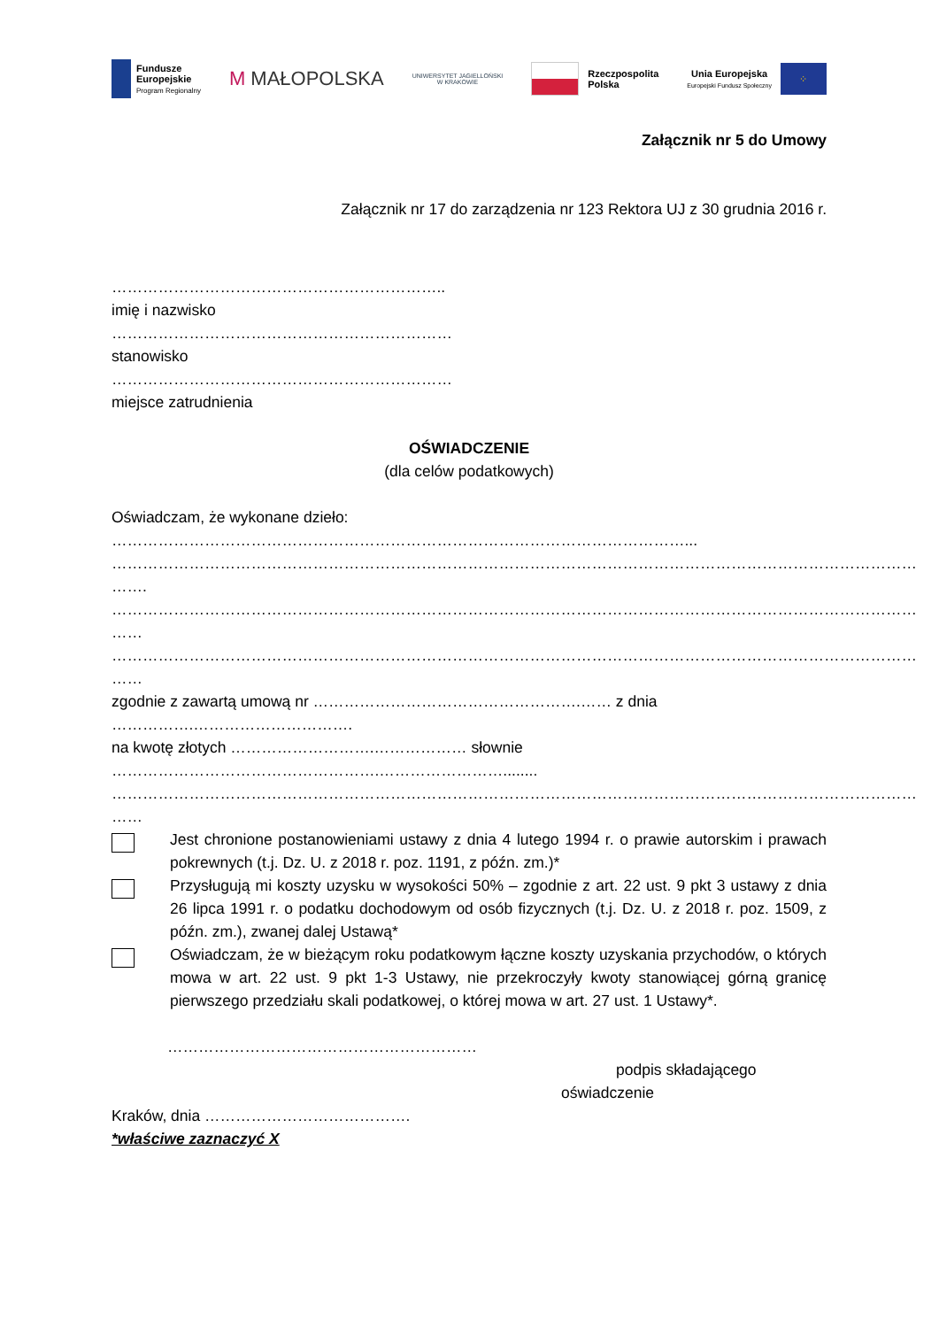Fundusze
Europejskie
Program Regionalny
M MAŁOPOLSKA
UNIWERSYTET JAGIELLOŃSKI
W KRAKOWIE
Rzeczpospolita
Polska
Unia Europejska
Europejski Fundusz Społeczny
⁘
Załącznik nr 5 do Umowy
Załącznik nr 17 do zarządzenia nr 123 Rektora UJ z 30 grudnia 2016 r.
………………………………………………………..
imię i nazwisko
…………………………………………………………
stanowisko
…………………………………………………………
miejsce zatrudnienia
OŚWIADCZENIE
(dla celów podatkowych)
Oświadczam, że wykonane dzieło:
…………………………………………………………………………………………………...
………………………………………………………………………………………………………………………………………… …….
………………………………………………………………………………………………………………………………………… ……
………………………………………………………………………………………………………………………………………… ……
zgodnie z zawartą umową nr …………………………………………….…… z dnia …………….………………………….
na kwotę złotych ……………………….……………… słownie …………………………………………….……………………........
………………………………………………………………………………………………………………………………………… ……
Jest chronione postanowieniami ustawy z dnia 4 lutego 1994 r. o prawie autorskim i prawach pokrewnych (t.j. Dz. U. z 2018 r. poz. 1191, z późn. zm.)*
Przysługują mi koszty uzysku w wysokości 50% – zgodnie z art. 22 ust. 9 pkt 3 ustawy z dnia 26 lipca 1991 r. o podatku dochodowym od osób fizycznych (t.j. Dz. U. z 2018 r. poz. 1509, z późn. zm.), zwanej dalej Ustawą*
Oświadczam, że w bieżącym roku podatkowym łączne koszty uzyskania przychodów, o których mowa w art. 22 ust. 9 pkt 1-3 Ustawy, nie przekroczyły kwoty stanowiącej górną granicę pierwszego przedziału skali podatkowej, o której mowa w art. 27 ust. 1 Ustawy*.
……………………………………………………
podpis składającego
oświadczenie
Kraków, dnia ………………………………….
*właściwe zaznaczyć X